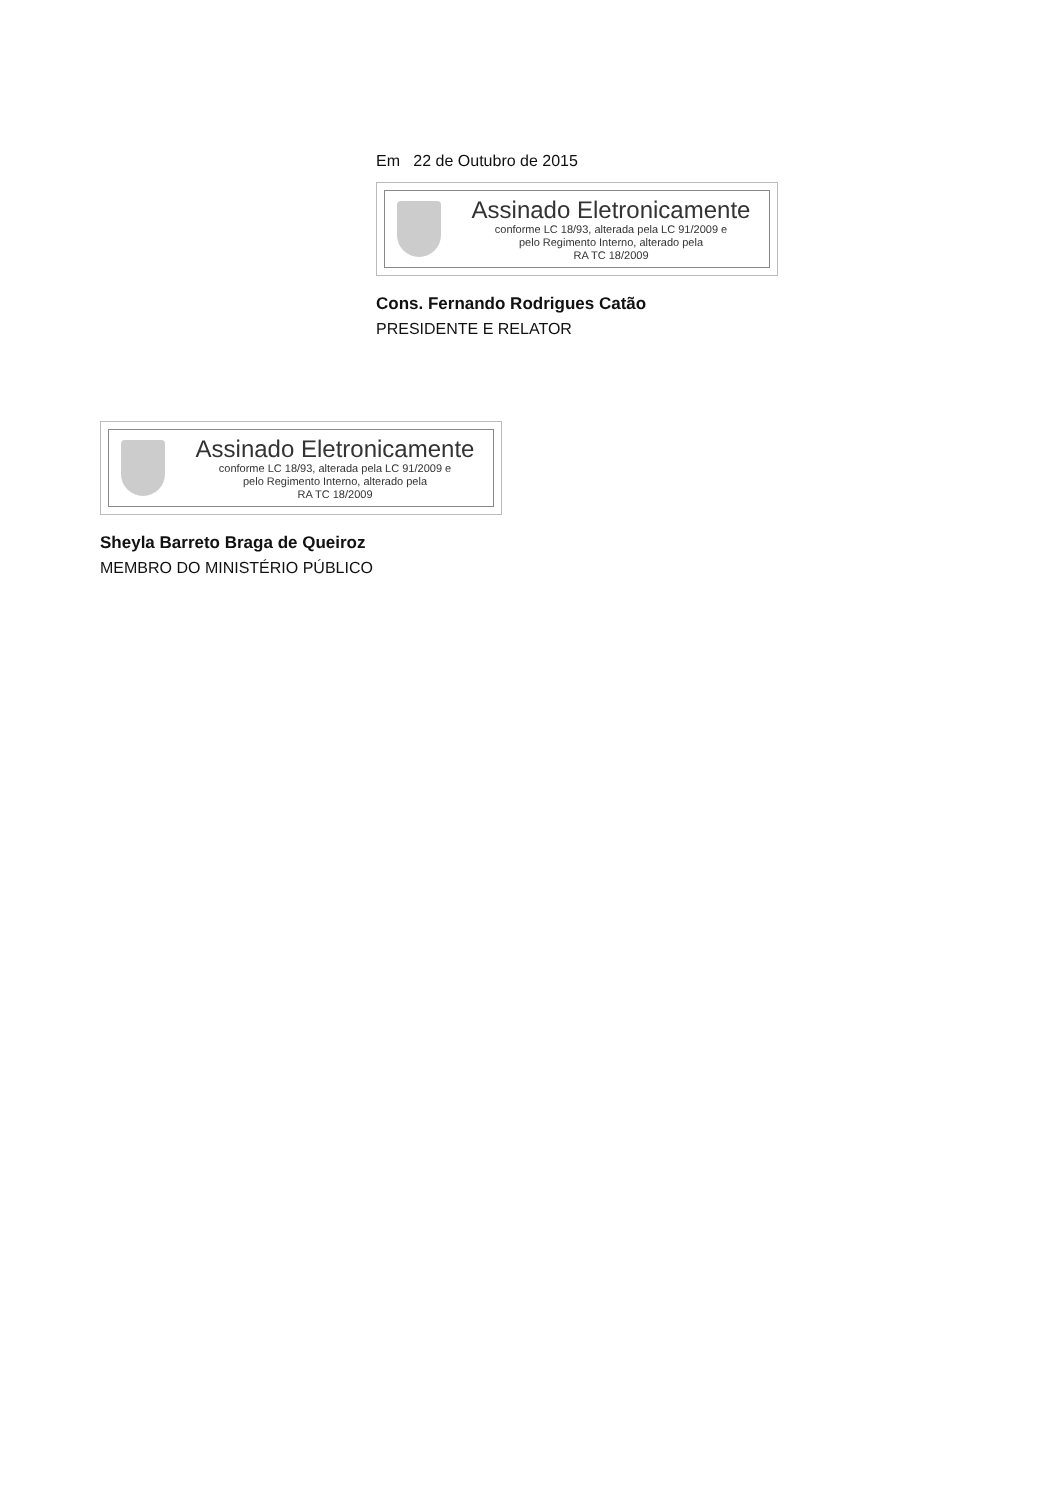Em 22 de Outubro de 2015
Assinado Eletronicamente
conforme LC 18/93, alterada pela LC 91/2009 e
pelo Regimento Interno, alterado pela
RA TC 18/2009
Cons. Fernando Rodrigues Catão
PRESIDENTE E RELATOR
Assinado Eletronicamente
conforme LC 18/93, alterada pela LC 91/2009 e
pelo Regimento Interno, alterado pela
RA TC 18/2009
Sheyla Barreto Braga de Queiroz
MEMBRO DO MINISTÉRIO PÚBLICO